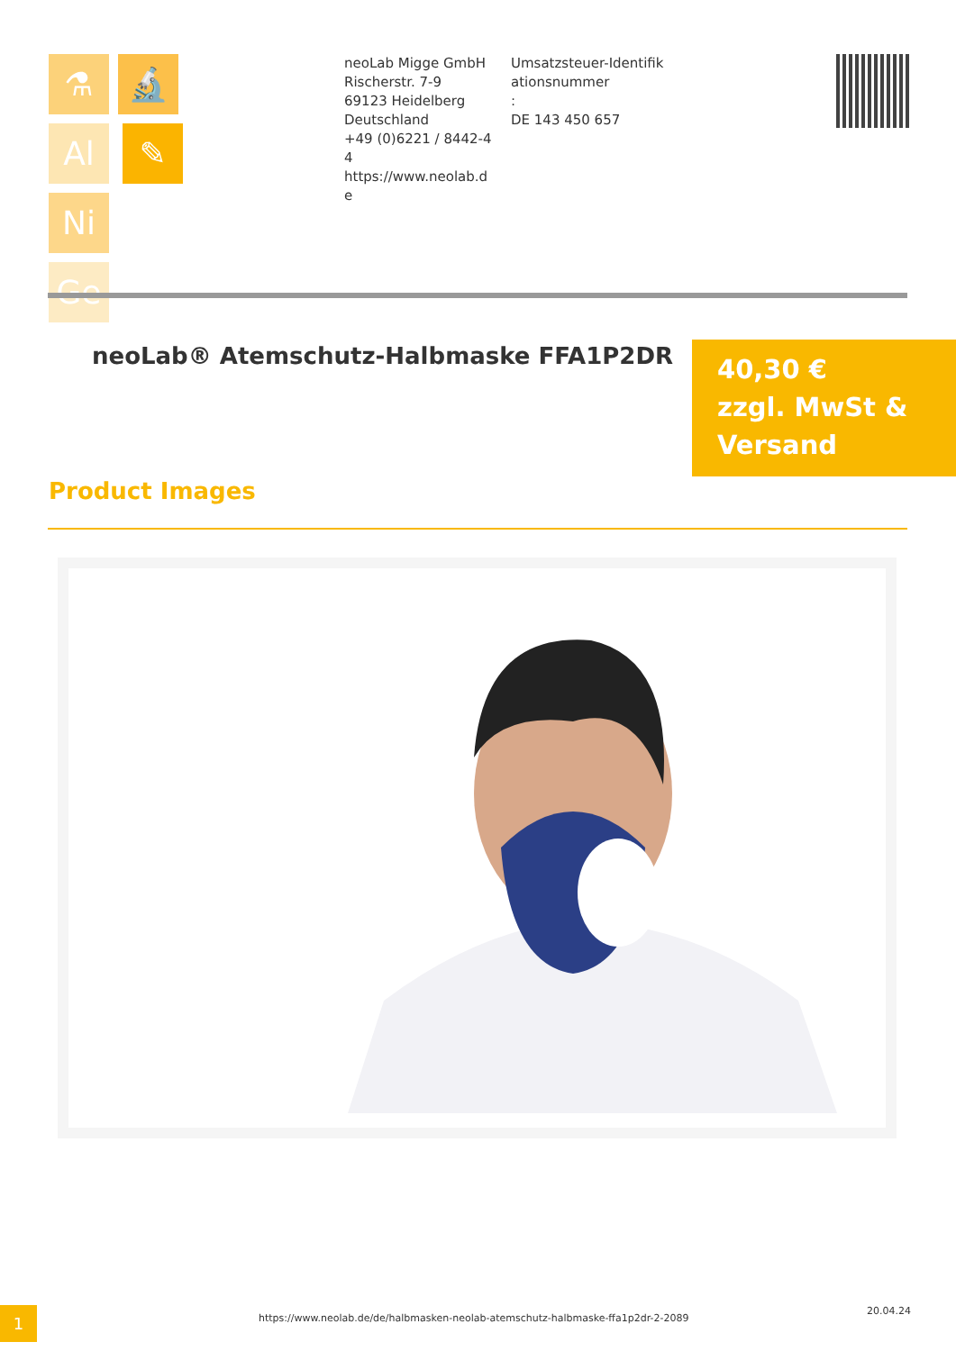⚗ 🔬 Al ✎ Ni
Ge
neoLab Migge GmbH
Rischerstr. 7-9
69123 Heidelberg
Deutschland
+49 (0)6221 / 8442-44
https://www.neolab.de
Umsatzsteuer-Identifikationsnummer
:
DE 143 450 657
neoLab® Atemschutz-Halbmaske FFA1P2DR
40,30 €
zzgl. MwSt &
Versand
Product Images
1
https://www.neolab.de/de/halbmasken-neolab-atemschutz-halbmaske-ffa1p2dr-2-2089
20.04.24